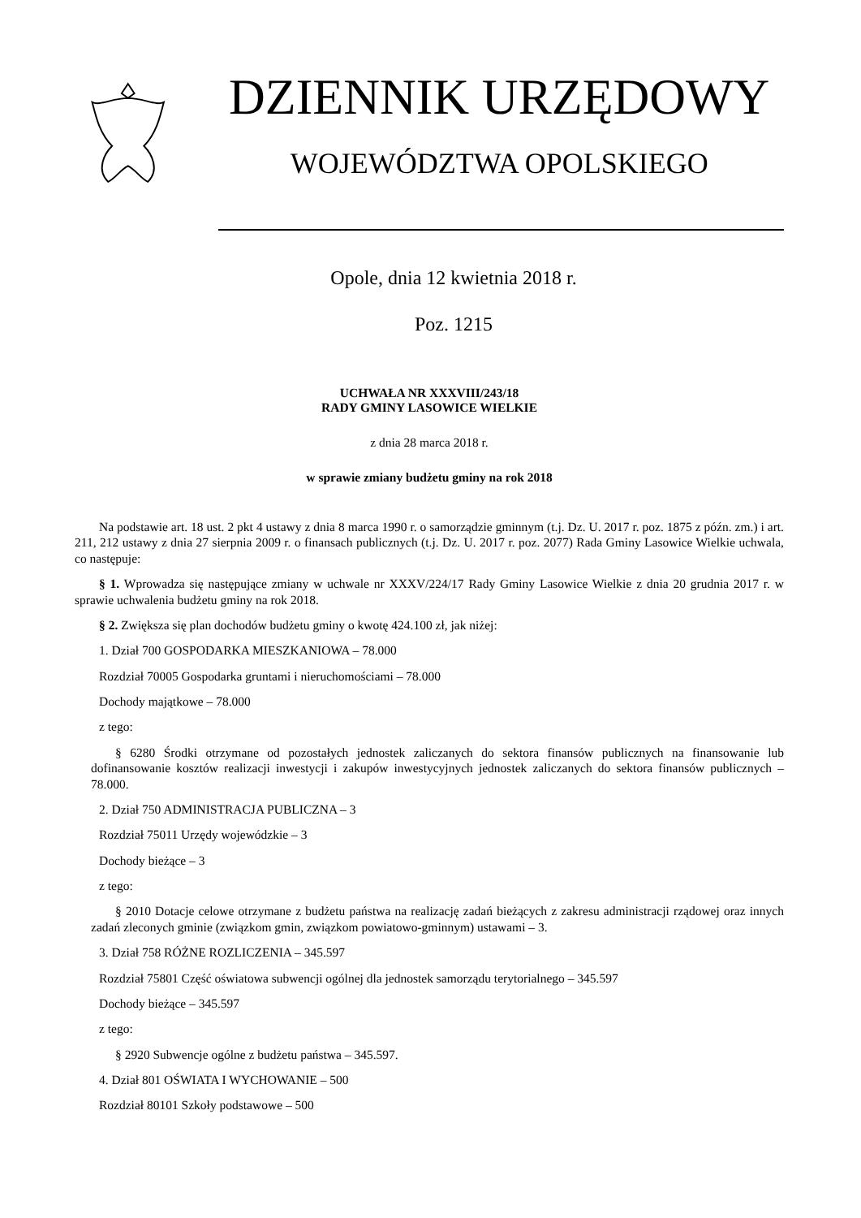DZIENNIK URZĘDOWY
WOJEWÓDZTWA OPOLSKIEGO
Opole, dnia 12 kwietnia 2018 r.
Poz. 1215
UCHWAŁA NR XXXVIII/243/18
RADY GMINY LASOWICE WIELKIE
z dnia 28 marca 2018 r.
w sprawie zmiany budżetu gminy na rok 2018
Na podstawie art. 18 ust. 2 pkt 4 ustawy z dnia 8 marca 1990 r. o samorządzie gminnym (t.j. Dz. U. 2017 r. poz. 1875 z późn. zm.) i art. 211, 212 ustawy z dnia 27 sierpnia 2009 r. o finansach publicznych (t.j. Dz. U. 2017 r. poz. 2077) Rada Gminy Lasowice Wielkie uchwala, co następuje:
§ 1. Wprowadza się następujące zmiany w uchwale nr XXXV/224/17 Rady Gminy Lasowice Wielkie z dnia 20 grudnia 2017 r. w sprawie uchwalenia budżetu gminy na rok 2018.
§ 2. Zwiększa się plan dochodów budżetu gminy o kwotę 424.100 zł, jak niżej:
1. Dział 700 GOSPODARKA MIESZKANIOWA – 78.000
Rozdział 70005 Gospodarka gruntami i nieruchomościami – 78.000
Dochody majątkowe – 78.000
z tego:
§ 6280 Środki otrzymane od pozostałych jednostek zaliczanych do sektora finansów publicznych na finansowanie lub dofinansowanie kosztów realizacji inwestycji i zakupów inwestycyjnych jednostek zaliczanych do sektora finansów publicznych – 78.000.
2. Dział 750 ADMINISTRACJA PUBLICZNA – 3
Rozdział 75011 Urzędy wojewódzkie – 3
Dochody bieżące – 3
z tego:
§ 2010 Dotacje celowe otrzymane z budżetu państwa na realizację zadań bieżących z zakresu administracji rządowej oraz innych zadań zleconych gminie (związkom gmin, związkom powiatowo-gminnym) ustawami – 3.
3. Dział 758 RÓŻNE ROZLICZENIA – 345.597
Rozdział 75801 Część oświatowa subwencji ogólnej dla jednostek samorządu terytorialnego – 345.597
Dochody bieżące – 345.597
z tego:
§ 2920 Subwencje ogólne z budżetu państwa – 345.597.
4. Dział 801 OŚWIATA I WYCHOWANIE – 500
Rozdział 80101 Szkoły podstawowe – 500